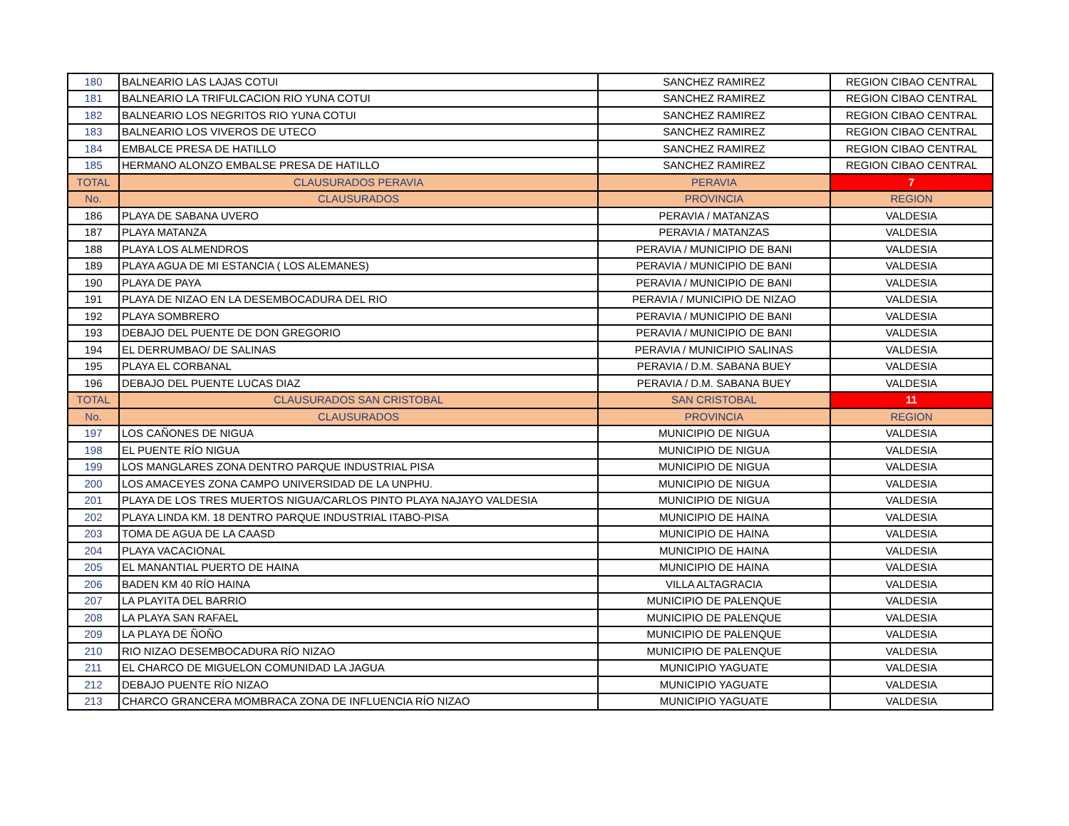| 180 | BALNEARIO LAS LAJAS COTUI | SANCHEZ RAMIREZ | REGION CIBAO CENTRAL |
| 181 | BALNEARIO LA TRIFULCACION RIO YUNA COTUI | SANCHEZ RAMIREZ | REGION CIBAO CENTRAL |
| 182 | BALNEARIO LOS NEGRITOS RIO YUNA COTUI | SANCHEZ RAMIREZ | REGION CIBAO CENTRAL |
| 183 | BALNEARIO LOS VIVEROS DE UTECO | SANCHEZ RAMIREZ | REGION CIBAO CENTRAL |
| 184 | EMBALCE PRESA DE HATILLO | SANCHEZ RAMIREZ | REGION CIBAO CENTRAL |
| 185 | HERMANO ALONZO EMBALSE PRESA DE HATILLO | SANCHEZ RAMIREZ | REGION CIBAO CENTRAL |
| TOTAL | CLAUSURADOS PERAVIA | PERAVIA | 7 |
| No. | CLAUSURADOS | PROVINCIA | REGION |
| 186 | PLAYA DE SABANA UVERO | PERAVIA / MATANZAS | VALDESIA |
| 187 | PLAYA MATANZA | PERAVIA / MATANZAS | VALDESIA |
| 188 | PLAYA LOS ALMENDROS | PERAVIA / MUNICIPIO DE BANI | VALDESIA |
| 189 | PLAYA AGUA DE MI ESTANCIA ( LOS ALEMANES) | PERAVIA / MUNICIPIO DE BANI | VALDESIA |
| 190 | PLAYA DE PAYA | PERAVIA / MUNICIPIO DE BANI | VALDESIA |
| 191 | PLAYA DE NIZAO EN LA DESEMBOCADURA DEL RIO | PERAVIA / MUNICIPIO DE NIZAO | VALDESIA |
| 192 | PLAYA SOMBRERO | PERAVIA / MUNICIPIO DE BANI | VALDESIA |
| 193 | DEBAJO DEL PUENTE DE DON GREGORIO | PERAVIA / MUNICIPIO DE BANI | VALDESIA |
| 194 | EL DERRUMBAO/ DE SALINAS | PERAVIA / MUNICIPIO SALINAS | VALDESIA |
| 195 | PLAYA EL CORBANAL | PERAVIA / D.M. SABANA BUEY | VALDESIA |
| 196 | DEBAJO DEL PUENTE LUCAS DIAZ | PERAVIA / D.M. SABANA BUEY | VALDESIA |
| TOTAL | CLAUSURADOS SAN CRISTOBAL | SAN CRISTOBAL | 11 |
| No. | CLAUSURADOS | PROVINCIA | REGION |
| 197 | LOS CAÑONES DE NIGUA | MUNICIPIO DE NIGUA | VALDESIA |
| 198 | EL PUENTE RÍO NIGUA | MUNICIPIO DE NIGUA | VALDESIA |
| 199 | LOS MANGLARES ZONA DENTRO PARQUE INDUSTRIAL PISA | MUNICIPIO DE NIGUA | VALDESIA |
| 200 | LOS AMACEYES ZONA CAMPO UNIVERSIDAD DE LA UNPHU. | MUNICIPIO DE NIGUA | VALDESIA |
| 201 | PLAYA DE LOS TRES MUERTOS NIGUA/CARLOS PINTO PLAYA NAJAYO VALDESIA | MUNICIPIO DE NIGUA | VALDESIA |
| 202 | PLAYA LINDA KM. 18 DENTRO PARQUE INDUSTRIAL ITABO-PISA | MUNICIPIO DE HAINA | VALDESIA |
| 203 | TOMA DE AGUA DE LA CAASD | MUNICIPIO DE HAINA | VALDESIA |
| 204 | PLAYA VACACIONAL | MUNICIPIO DE HAINA | VALDESIA |
| 205 | EL MANANTIAL PUERTO DE HAINA | MUNICIPIO DE HAINA | VALDESIA |
| 206 | BADEN KM 40 RÍO HAINA | VILLA ALTAGRACIA | VALDESIA |
| 207 | LA PLAYITA DEL BARRIO | MUNICIPIO DE PALENQUE | VALDESIA |
| 208 | LA PLAYA SAN RAFAEL | MUNICIPIO DE PALENQUE | VALDESIA |
| 209 | LA PLAYA DE ÑOÑO | MUNICIPIO DE PALENQUE | VALDESIA |
| 210 | RIO NIZAO DESEMBOCADURA RÍO NIZAO | MUNICIPIO DE PALENQUE | VALDESIA |
| 211 | EL CHARCO DE MIGUELON COMUNIDAD LA JAGUA | MUNICIPIO YAGUATE | VALDESIA |
| 212 | DEBAJO PUENTE RÍO NIZAO | MUNICIPIO YAGUATE | VALDESIA |
| 213 | CHARCO GRANCERA MOMBRACA ZONA DE INFLUENCIA RÍO NIZAO | MUNICIPIO YAGUATE | VALDESIA |